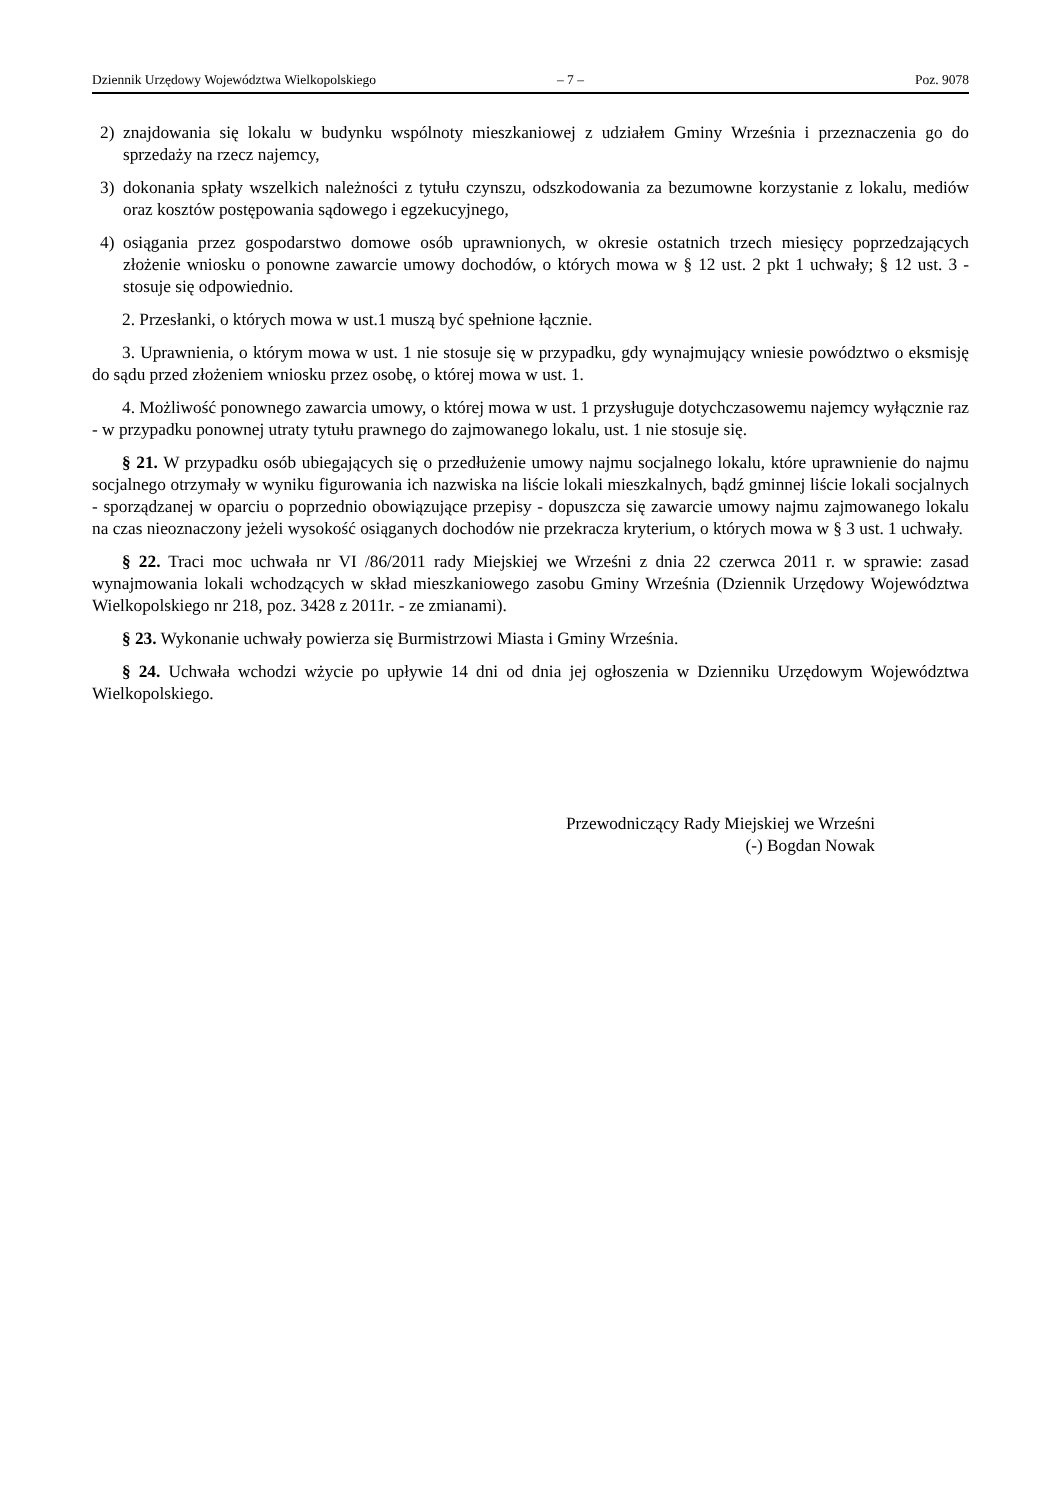Dziennik Urzędowy Województwa Wielkopolskiego – 7 – Poz. 9078
2) znajdowania się lokalu w budynku wspólnoty mieszkaniowej z udziałem Gminy Września i przeznaczenia go do sprzedaży na rzecz najemcy,
3) dokonania spłaty wszelkich należności z tytułu czynszu, odszkodowania za bezumowne korzystanie z lokalu, mediów oraz kosztów postępowania sądowego i egzekucyjnego,
4) osiągania przez gospodarstwo domowe osób uprawnionych, w okresie ostatnich trzech miesięcy poprzedzających złożenie wniosku o ponowne zawarcie umowy dochodów, o których mowa w § 12 ust. 2 pkt 1 uchwały; § 12 ust. 3 - stosuje się odpowiednio.
2. Przesłanki, o których mowa w ust.1 muszą być spełnione łącznie.
3. Uprawnienia, o którym mowa w ust. 1 nie stosuje się w przypadku, gdy wynajmujący wniesie powództwo o eksmisję do sądu przed złożeniem wniosku przez osobę, o której mowa w ust. 1.
4. Możliwość ponownego zawarcia umowy, o której mowa w ust. 1 przysługuje dotychczasowemu najemcy wyłącznie raz - w przypadku ponownej utraty tytułu prawnego do zajmowanego lokalu, ust. 1 nie stosuje się.
§ 21. W przypadku osób ubiegających się o przedłużenie umowy najmu socjalnego lokalu, które uprawnienie do najmu socjalnego otrzymały w wyniku figurowania ich nazwiska na liście lokali mieszkalnych, bądź gminnej liście lokali socjalnych - sporządzanej w oparciu o poprzednio obowiązujące przepisy - dopuszcza się zawarcie umowy najmu zajmowanego lokalu na czas nieoznaczony jeżeli wysokość osiąganych dochodów nie przekracza kryterium, o których mowa w § 3 ust. 1 uchwały.
§ 22. Traci moc uchwała nr VI /86/2011 rady Miejskiej we Wrześni z dnia 22 czerwca 2011 r. w sprawie: zasad wynajmowania lokali wchodzących w skład mieszkaniowego zasobu Gminy Września (Dziennik Urzędowy Województwa Wielkopolskiego nr 218, poz. 3428 z 2011r. - ze zmianami).
§ 23. Wykonanie uchwały powierza się Burmistrzowi Miasta i Gminy Września.
§ 24. Uchwała wchodzi wżycie po upływie 14 dni od dnia jej ogłoszenia w Dzienniku Urzędowym Województwa Wielkopolskiego.
Przewodniczący Rady Miejskiej we Wrześni
(-) Bogdan Nowak